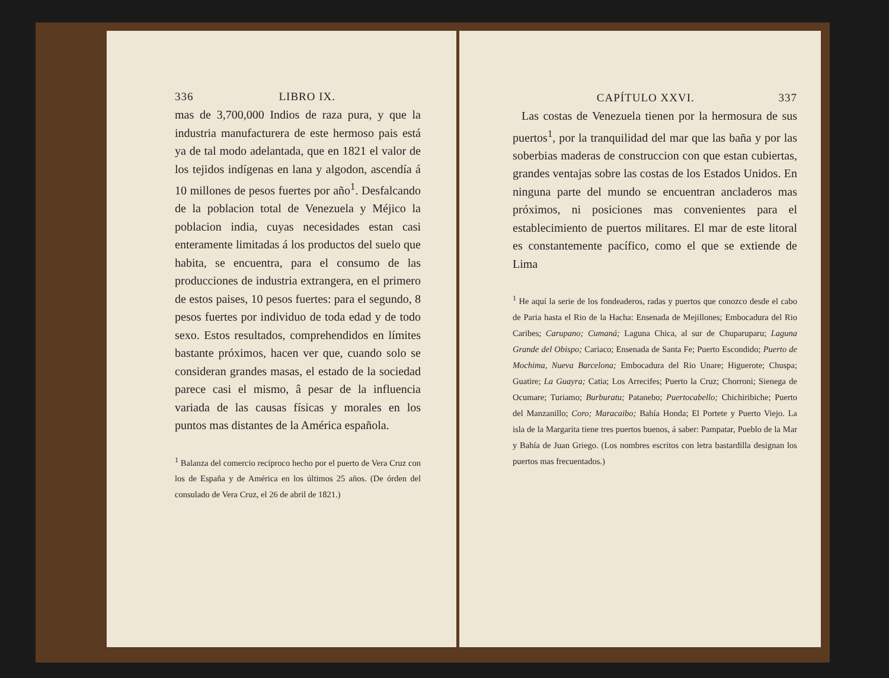336 LIBRO IX.
mas de 3,700,000 Indios de raza pura, y que la industria manufacturera de este hermoso pais está ya de tal modo adelantada, que en 1821 el valor de los tejidos indígenas en lana y algodon, ascendía á 10 millones de pesos fuertes por año<sup>1</sup>. Desfalcando de la poblacion total de Venezuela y Méjico la poblacion india, cuyas necesidades estan casi enteramente limitadas á los productos del suelo que habita, se encuentra, para el consumo de las producciones de industria extrangera, en el primero de estos paises, 10 pesos fuertes: para el segundo, 8 pesos fuertes por individuo de toda edad y de todo sexo. Estos resultados, comprehendidos en límites bastante próximos, hacen ver que, cuando solo se consideran grandes masas, el estado de la sociedad parece casi el mismo, â pesar de la influencia variada de las causas físicas y morales en los puntos mas distantes de la América española.
<sup>1</sup> Balanza del comercio recíproco hecho por el puerto de Vera Cruz con los de España y de América en los últimos 25 años. (De órden del consulado de Vera Cruz, el 26 de abril de 1821.)
CAPÍTULO XXVI. 337
Las costas de Venezuela tienen por la hermosura de sus puertos<sup>1</sup>, por la tranquilidad del mar que las baña y por las soberbias maderas de construccion con que estan cubiertas, grandes ventajas sobre las costas de los Estados Unidos. En ninguna parte del mundo se encuentran ancladeros mas próximos, ni posiciones mas convenientes para el establecimiento de puertos militares. El mar de este litoral es constantemente pacífico, como el que se extiende de Lima
<sup>1</sup> He aquí la serie de los fondeaderos, radas y puertos que conozco desde el cabo de Paria hasta el Rio de la Hacha: Ensenada de Mejillones; Embocadura del Rio Caribes; Carupano; Cumaná; Laguna Chica, al sur de Chuparuparu; Laguna Grande del Obispo; Cariaco; Ensenada de Santa Fe; Puerto Escondido; Puerto de Mochima, Nueva Barcelona; Embocadura del Rio Unare; Higuerote; Chuspa; Guatire; La Guayra; Catia; Los Arrecifes; Puerto la Cruz; Chorroni; Sienega de Ocumare; Turiamo; Burburatu; Patanebo; Puertocabello; Chichiribiche; Puerto del Manzanillo; Coro; Maracaibo; Bahía Honda; El Portete y Puerto Viejo. La isla de la Margarita tiene tres puertos buenos, á saber: Pampatar, Pueblo de la Mar y Bahía de Juan Griego. (Los nombres escritos con letra bastardilla designan los puertos mas frecuentados.)